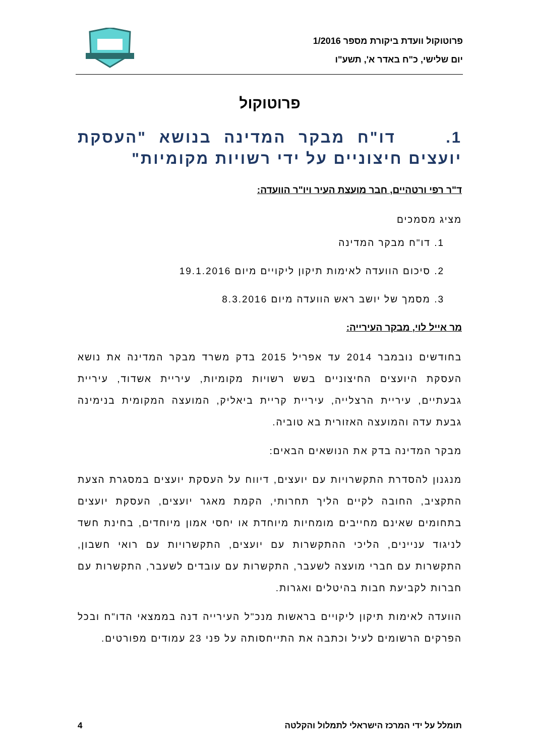פרוטוקול וועדת ביקורת מספר 1/2016
יום שלישי, כ"ח באדר א', תשע"ו
פרוטוקול
1. דו"ח מבקר המדינה בנושא "העסקת יועצים חיצוניים על ידי רשויות מקומיות"
ד"ר רפי ורטהיים, חבר מועצת העיר ויו"ר הוועדה:
מציג מסמכים
1. דו"ח מבקר המדינה
2. סיכום הוועדה לאימות תיקון ליקויים מיום 19.1.2016
3. מסמך של יושב ראש הוועדה מיום 8.3.2016
מר אייל לוי, מבקר העירייה:
בחודשים נובמבר 2014 עד אפריל 2015 בדק משרד מבקר המדינה את נושא העסקת היועצים החיצוניים בשש רשויות מקומיות, עיריית אשדוד, עיריית גבעתיים, עיריית הרצלייה, עיריית קריית ביאליק, המועצה המקומית בנימינה גבעת עדה והמועצה האזורית בא טוביה.
מבקר המדינה בדק את הנושאים הבאים:
מנגנון להסדרת התקשרויות עם יועצים, דיווח על העסקת יועצים במסגרת הצעת התקציב, החובה לקיים הליך תחרותי, הקמת מאגר יועצים, העסקת יועצים בתחומים שאינם מחייבים מומחיות מיוחדת או יחסי אמון מיוחדים, בחינת חשד לניגוד עניינים, הליכי ההתקשרות עם יועצים, התקשרויות עם רואי חשבון, התקשרות עם חברי מועצה לשעבר, התקשרות עם עובדים לשעבר, התקשרות עם חברות לקביעת חבות בהיטלים ואגרות.
הוועדה לאימות תיקון ליקויים בראשות מנכ"ל העירייה דנה בממצאי הדו"ח ובכל הפרקים הרשומים לעיל וכתבה את התייחסותה על פני 23 עמודים מפורטים.
תומלל על ידי המרכז הישראלי לתמלול והקלטה 4